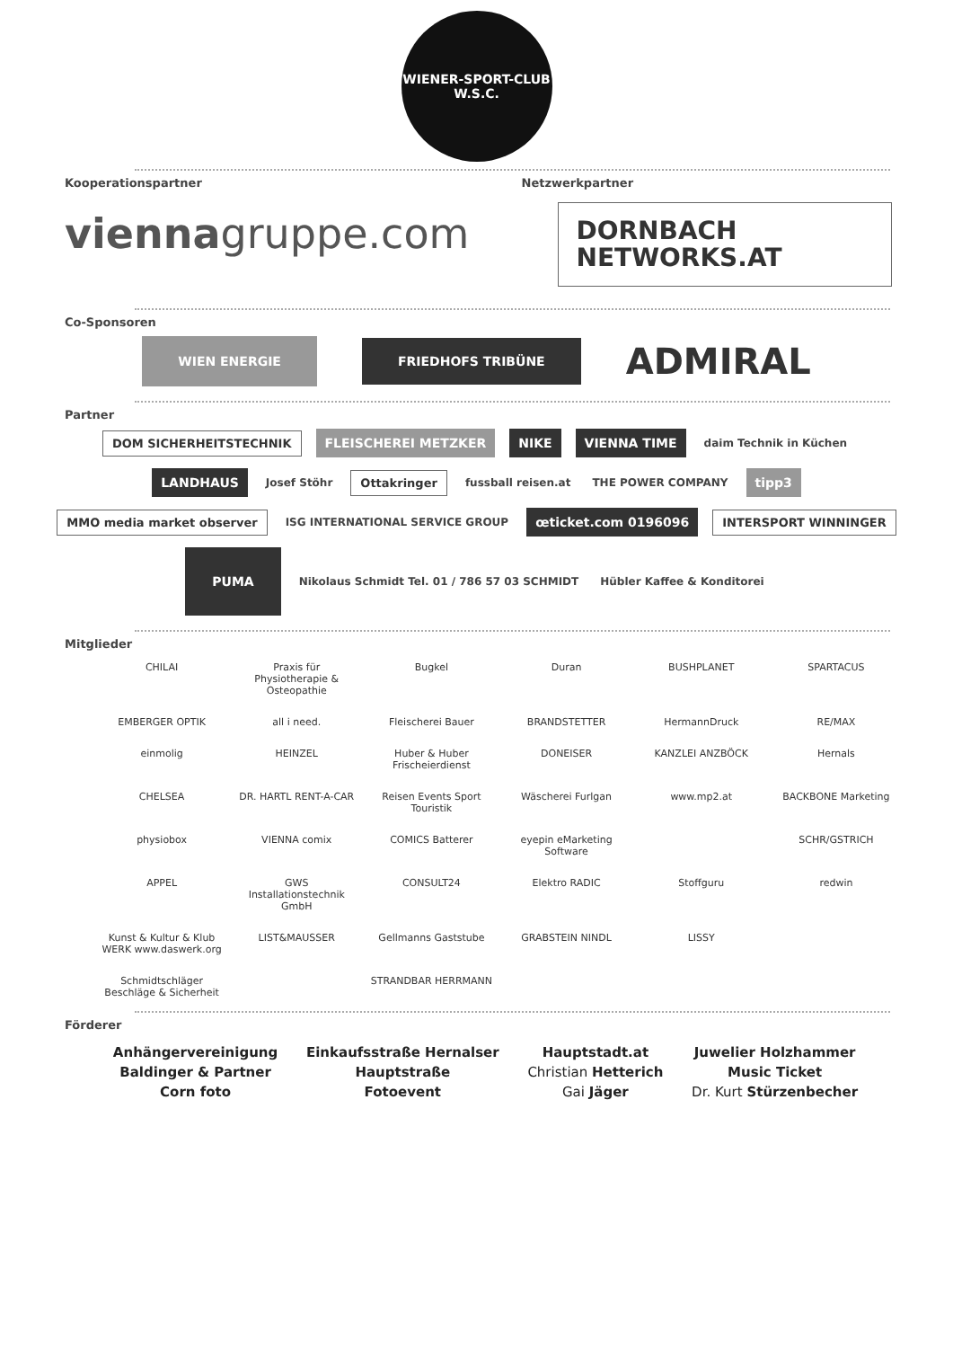WIENER-SPORT-CLUB
W.S.C.
Kooperationspartner
viennagruppe.com
Netzwerkpartner
DORNBACH NETWORKS.AT
Co-Sponsoren
WIEN ENERGIE FRIEDHOFS TRIBÜNE ADMIRAL
Partner
DOM SICHERHEITSTECHNIK FLEISCHEREI METZKER NIKE VIENNA TIME daim Technik in Küchen LANDHAUS Josef Stöhr Ottakringer fussball reisen.at THE POWER COMPANY tipp3 MMO media market observer ISG INTERNATIONAL SERVICE GROUP œticket.com 0196096 INTERSPORT WINNINGER PUMA Nikolaus Schmidt Tel. 01 / 786 57 03 SCHMIDT Hübler Kaffee & Konditorei
Mitglieder
CHILAI
Praxis für Physiotherapie & Osteopathie
Bugkel
Duran
BUSHPLANET
SPARTACUS
EMBERGER OPTIK
all i need.
Fleischerei Bauer
BRANDSTETTER
HermannDruck
RE/MAX
einmolig
HEINZEL
Huber & Huber Frischeierdienst
DONEISER
KANZLEI ANZBÖCK
Hernals
CHELSEA
DR. HARTL RENT-A-CAR
Reisen Events Sport Touristik
Wäscherei Furlgan
www.mp2.at
BACKBONE Marketing
physiobox
VIENNA comix
COMICS Batterer
eyepin eMarketing Software
SCHR/GSTRICH
APPEL
GWS Installationstechnik GmbH
CONSULT24
Elektro RADIC
Stoffguru
redwin
Kunst & Kultur & Klub WERK www.daswerk.org
LIST&MAUSSER
Gellmanns Gaststube
GRABSTEIN NINDL
LISSY
Schmidtschläger Beschläge & Sicherheit
STRANDBAR HERRMANN
Förderer
Anhängervereinigung
Baldinger & Partner
Corn foto
Einkaufsstraße Hernalser
Hauptstraße
Fotoevent
Hauptstadt.at
Christian Hetterich
Gai Jäger
Juwelier Holzhammer
Music Ticket
Dr. Kurt Stürzenbecher